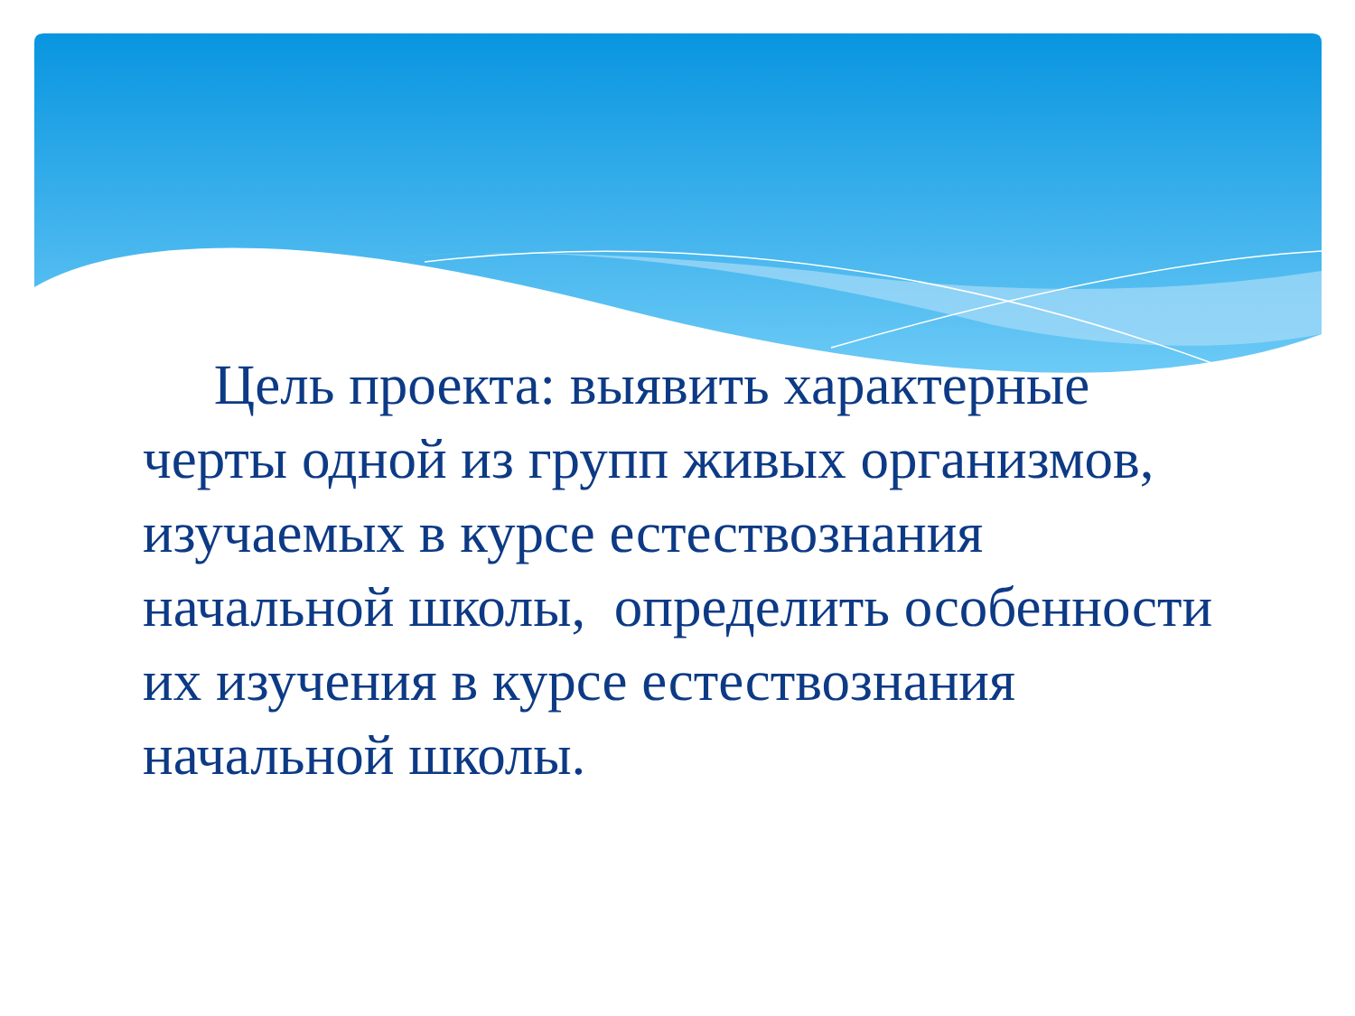Цель проекта: выявить характерные черты одной из групп живых организмов, изучаемых в курсе естествознания начальной школы, определить особенности их изучения в курсе естествознания начальной школы.